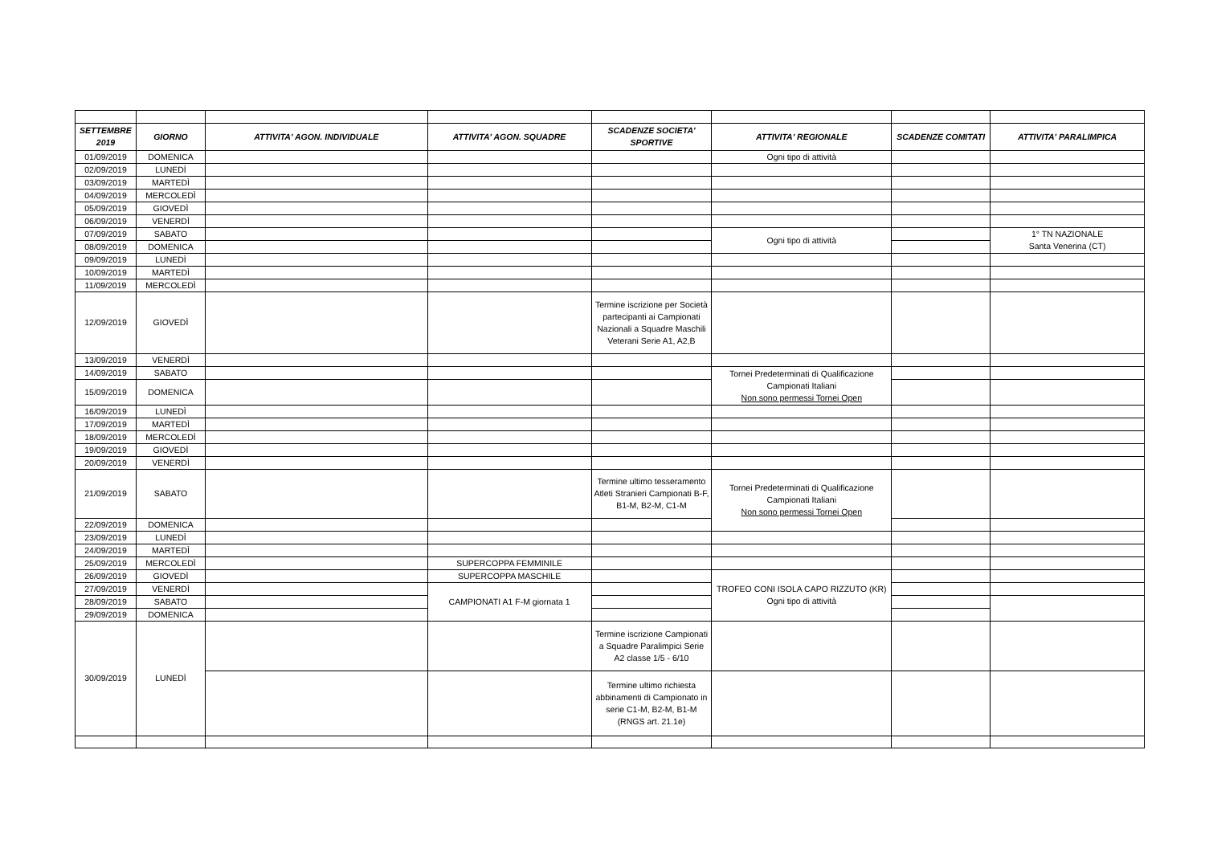| SETTEMBRE 2019 | GIORNO | ATTIVITA' AGON. INDIVIDUALE | ATTIVITA' AGON. SQUADRE | SCADENZE SOCIETA' SPORTIVE | ATTIVITA' REGIONALE | SCADENZE COMITATI | ATTIVITA' PARALIMPICA |
| --- | --- | --- | --- | --- | --- | --- | --- |
| 01/09/2019 | DOMENICA | | | | Ogni tipo di attività | | |
| 02/09/2019 | LUNEDÌ | | | | | | |
| 03/09/2019 | MARTEDÌ | | | | | | |
| 04/09/2019 | MERCOLEDÌ | | | | | | |
| 05/09/2019 | GIOVEDÌ | | | | | | |
| 06/09/2019 | VENERDÌ | | | | | | |
| 07/09/2019 | SABATO | | | | Ogni tipo di attività | | 1° TN NAZIONALE Santa Venerina (CT) |
| 08/09/2019 | DOMENICA | | | | | | |
| 09/09/2019 | LUNEDÌ | | | | | | |
| 10/09/2019 | MARTEDÌ | | | | | | |
| 11/09/2019 | MERCOLEDÌ | | | | | | |
| 12/09/2019 | GIOVEDÌ | | | Termine iscrizione per Società partecipanti ai Campionati Nazionali a Squadre Maschili Veterani Serie A1, A2,B | | | |
| 13/09/2019 | VENERDÌ | | | | | | |
| 14/09/2019 | SABATO | | | | Tornei Predeterminati di Qualificazione Campionati Italiani Non sono permessi Tornei Open | | |
| 15/09/2019 | DOMENICA | | | | | | |
| 16/09/2019 | LUNEDÌ | | | | | | |
| 17/09/2019 | MARTEDÌ | | | | | | |
| 18/09/2019 | MERCOLEDÌ | | | | | | |
| 19/09/2019 | GIOVEDÌ | | | | | | |
| 20/09/2019 | VENERDÌ | | | | | | |
| 21/09/2019 | SABATO | | | Termine ultimo tesseramento Atleti Stranieri Campionati B-F, B1-M, B2-M, C1-M | Tornei Predeterminati di Qualificazione Campionati Italiani Non sono permessi Tornei Open | | |
| 22/09/2019 | DOMENICA | | | | | | |
| 23/09/2019 | LUNEDÌ | | | | | | |
| 24/09/2019 | MARTEDÌ | | | | | | |
| 25/09/2019 | MERCOLEDÌ | | SUPERCOPPA FEMMINILE | | | | |
| 26/09/2019 | GIOVEDÌ | | SUPERCOPPA MASCHILE | | TROFEO CONI ISOLA CAPO RIZZUTO (KR) Ogni tipo di attività | | |
| 27/09/2019 | VENERDÌ | | CAMPIONATI A1 F-M giornata 1 | | | | |
| 28/09/2019 | SABATO | | | | | | |
| 29/09/2019 | DOMENICA | | | | | | |
| 30/09/2019 | LUNEDÌ | | | Termine iscrizione Campionati a Squadre Paralimpici Serie A2 classe 1/5 - 6/10 | | | |
| | | | | Termine ultimo richiesta abbinamenti di Campionato in serie C1-M, B2-M, B1-M (RNGS art. 21.1e) | | | |